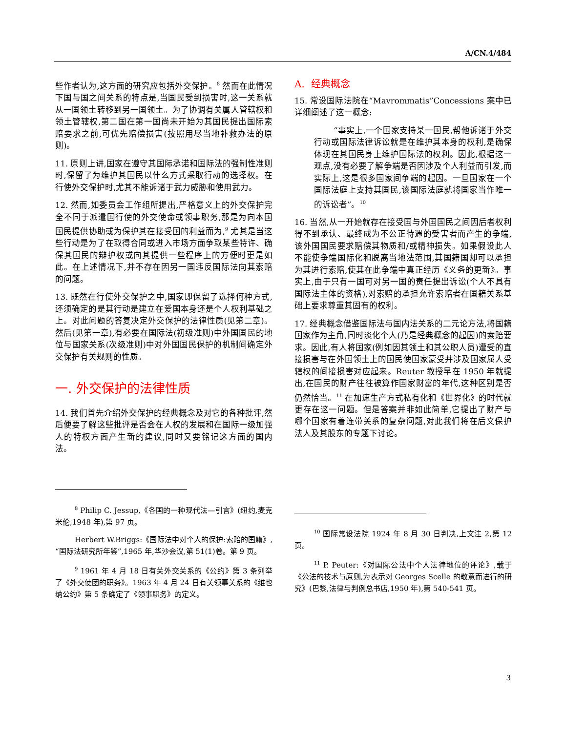A/CN.4/484
些作者认为,这方面的研究应包括外交保护。<sup>8</sup> 然而在此情况下国与国之间关系的特点是,当国民受到损害时,这一关系就从一国领土转移到另一国领土。为了协调有关属人管辖权和领土管辖权,第二国在第一国尚未开始为其国民提出国际索赔要求之前,可优先赔偿损害(按照用尽当地补救办法的原则)。
11. 原则上讲,国家在遵守其国际承诺和国际法的强制性准则时,保留了为维护其国民以什么方式采取行动的选择权。在行使外交保护时,尤其不能诉诸于武力威胁和使用武力。
12. 然而,如委员会工作组所提出,严格意义上的外交保护完全不同于派遣国行使的外交使命或领事职务,那是为向本国国民提供协助或为保护其在接受国的利益而为,<sup>9</sup> 尤其是当这些行动是为了在取得合同或进入市场方面争取某些特许、确保其国民的辩护权或向其提供一些程序上的方便时更是如此。在上述情况下,并不存在因另一国违反国际法向其索赔的问题。
13. 既然在行使外交保护之中,国家即保留了选择何种方式,还须确定的是其行动是建立在爱国本身还是个人权利基础之上。对此问题的答复决定外交保护的法律性质(见第二章)。然后(见第一章),有必要在国际法(初级准则)中外国国民的地位与国家关系(次级准则)中对外国国民保护的机制间确定外交保护有关规则的性质。
一. 外交保护的法律性质
14. 我们首先介绍外交保护的经典概念及对它的各种批评,然后便要了解这些批评是否会在人权的发展和在国际一级加强人的特权方面产生新的建议,同时又要铭记这方面的国内法。
<sup>8</sup> Philip C. Jessup,《各国的一种现代法—引言》(纽约,麦克米伦,1948 年),第 97 页。
Herbert W.Briggs:《国际法中对个人的保护:索赔的国籍》,“国际法研究所年鉴”,1965 年,华沙会议,第 51(1)卷。第 9 页。
<sup>9</sup> 1961 年 4 月 18 日有关外交关系的《公约》第 3 条列举了《外交使团的职务》。1963 年 4 月 24 日有关领事关系的《维也纳公约》第 5 条确定了《领事职务》的定义。
A. 经典概念
15. 常设国际法院在“Mavrommatis”Concessions 案中已详细阐述了这一概念:
“事实上,一个国家支持某一国民,帮他诉诸于外交行动或国际法律诉讼就是在维护其本身的权利,是确保体现在其国民身上维护国际法的权利。因此,根据这一观点,没有必要了解争端是否因涉及个人利益而引发,而实际上,这是很多国家间争端的起因。一旦国家在一个国际法庭上支持其国民,该国际法庭就将国家当作唯一的诉讼者”。<sup>10</sup>
16. 当然,从一开始就存在接受国与外国国民之间因后者权利得不到承认、最终成为不公正待遇的受害者而产生的争端,该外国国民要求赔偿其物质和/或精神损失。如果假设此人不能使争端国际化和脱离当地法范围,其国籍国却可以承担为其进行索赔,使其在此争端中真正经历《义务的更新》。事实上,由于只有一国可对另一国的责任提出诉讼(个人不具有国际法主体的资格),对索赔的承担允许索赔者在国籍关系基础上要求尊重其固有的权利。
17. 经典概念借鉴国际法与国内法关系的二元论方法,将国籍国家作为主角,同时淡化个人(乃是经典概念的起因)的索赔要求。因此,有人将国家(例如因其领土和其公职人员)遭受的直接损害与在外国领土上的国民使国家蒙受并涉及国家属人受辖权的间接损害对应起来。Reuter 教授早在 1950 年就提出,在国民的财产往往被算作国家财富的年代,这种区别是否仍然恰当。<sup>11</sup> 在加速生产方式私有化和《世界化》的时代就更存在这一问题。但是答案并非如此简单,它提出了财产与哪个国家有着连带关系的复杂问题,对此我们将在后文保护法人及其股东的专题下讨论。
<sup>10</sup> 国际常设法院 1924 年 8 月 30 日判决,上文注 2,第 12 页。
<sup>11</sup> P. Peuter:《对国际公法中个人法律地位的评论》,载于《公法的技术与原则,为表示对 Georges Scelle 的敬意而进行的研究》(巴黎,法律与判例总书店,1950 年),第 540-541 页。
3